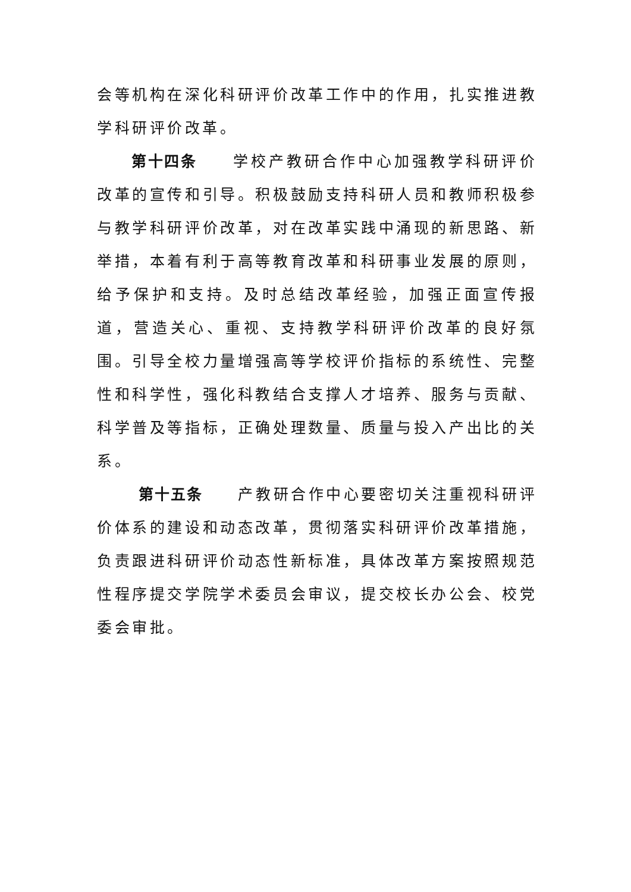会等机构在深化科研评价改革工作中的作用，扎实推进教学科研评价改革。
第十四条　　学校产教研合作中心加强教学科研评价改革的宣传和引导。积极鼓励支持科研人员和教师积极参与教学科研评价改革，对在改革实践中涌现的新思路、新举措，本着有利于高等教育改革和科研事业发展的原则，给予保护和支持。及时总结改革经验，加强正面宣传报道，营造关心、重视、支持教学科研评价改革的良好氛围。引导全校力量增强高等学校评价指标的系统性、完整性和科学性，强化科教结合支撑人才培养、服务与贡献、科学普及等指标，正确处理数量、质量与投入产出比的关系。
第十五条　　产教研合作中心要密切关注重视科研评价体系的建设和动态改革，贯彻落实科研评价改革措施，负责跟进科研评价动态性新标准，具体改革方案按照规范性程序提交学院学术委员会审议，提交校长办公会、校党委会审批。